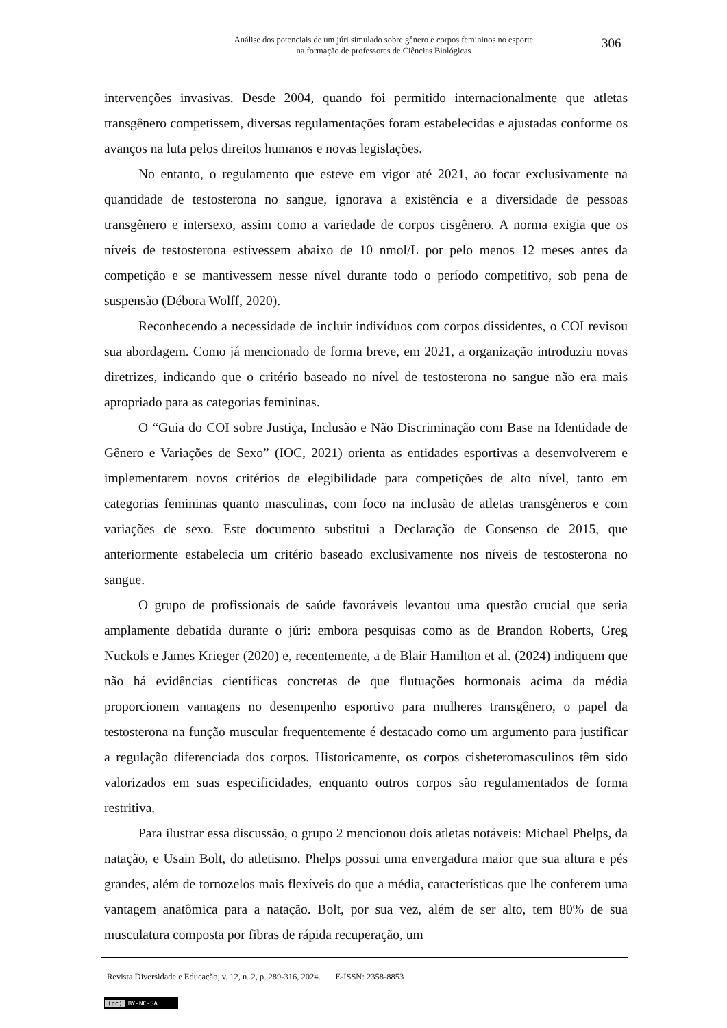Análise dos potenciais de um júri simulado sobre gênero e corpos femininos no esporte
na formação de professores de Ciências Biológicas
306
intervenções invasivas. Desde 2004, quando foi permitido internacionalmente que atletas transgênero competissem, diversas regulamentações foram estabelecidas e ajustadas conforme os avanços na luta pelos direitos humanos e novas legislações.
No entanto, o regulamento que esteve em vigor até 2021, ao focar exclusivamente na quantidade de testosterona no sangue, ignorava a existência e a diversidade de pessoas transgênero e intersexo, assim como a variedade de corpos cisgênero. A norma exigia que os níveis de testosterona estivessem abaixo de 10 nmol/L por pelo menos 12 meses antes da competição e se mantivessem nesse nível durante todo o período competitivo, sob pena de suspensão (Débora Wolff, 2020).
Reconhecendo a necessidade de incluir indivíduos com corpos dissidentes, o COI revisou sua abordagem. Como já mencionado de forma breve, em 2021, a organização introduziu novas diretrizes, indicando que o critério baseado no nível de testosterona no sangue não era mais apropriado para as categorias femininas.
O “Guia do COI sobre Justiça, Inclusão e Não Discriminação com Base na Identidade de Gênero e Variações de Sexo” (IOC, 2021) orienta as entidades esportivas a desenvolverem e implementarem novos critérios de elegibilidade para competições de alto nível, tanto em categorias femininas quanto masculinas, com foco na inclusão de atletas transgêneros e com variações de sexo. Este documento substitui a Declaração de Consenso de 2015, que anteriormente estabelecia um critério baseado exclusivamente nos níveis de testosterona no sangue.
O grupo de profissionais de saúde favoráveis levantou uma questão crucial que seria amplamente debatida durante o júri: embora pesquisas como as de Brandon Roberts, Greg Nuckols e James Krieger (2020) e, recentemente, a de Blair Hamilton et al. (2024) indiquem que não há evidências científicas concretas de que flutuações hormonais acima da média proporcionem vantagens no desempenho esportivo para mulheres transgênero, o papel da testosterona na função muscular frequentemente é destacado como um argumento para justificar a regulação diferenciada dos corpos. Historicamente, os corpos cisheteromasculinos têm sido valorizados em suas especificidades, enquanto outros corpos são regulamentados de forma restritiva.
Para ilustrar essa discussão, o grupo 2 mencionou dois atletas notáveis: Michael Phelps, da natação, e Usain Bolt, do atletismo. Phelps possui uma envergadura maior que sua altura e pés grandes, além de tornozelos mais flexíveis do que a média, características que lhe conferem uma vantagem anatômica para a natação. Bolt, por sua vez, além de ser alto, tem 80% de sua musculatura composta por fibras de rápida recuperação, um
Revista Diversidade e Educação, v. 12, n. 2, p. 289-316, 2024. E-ISSN: 2358-8853
(cc) BY-NC-SA